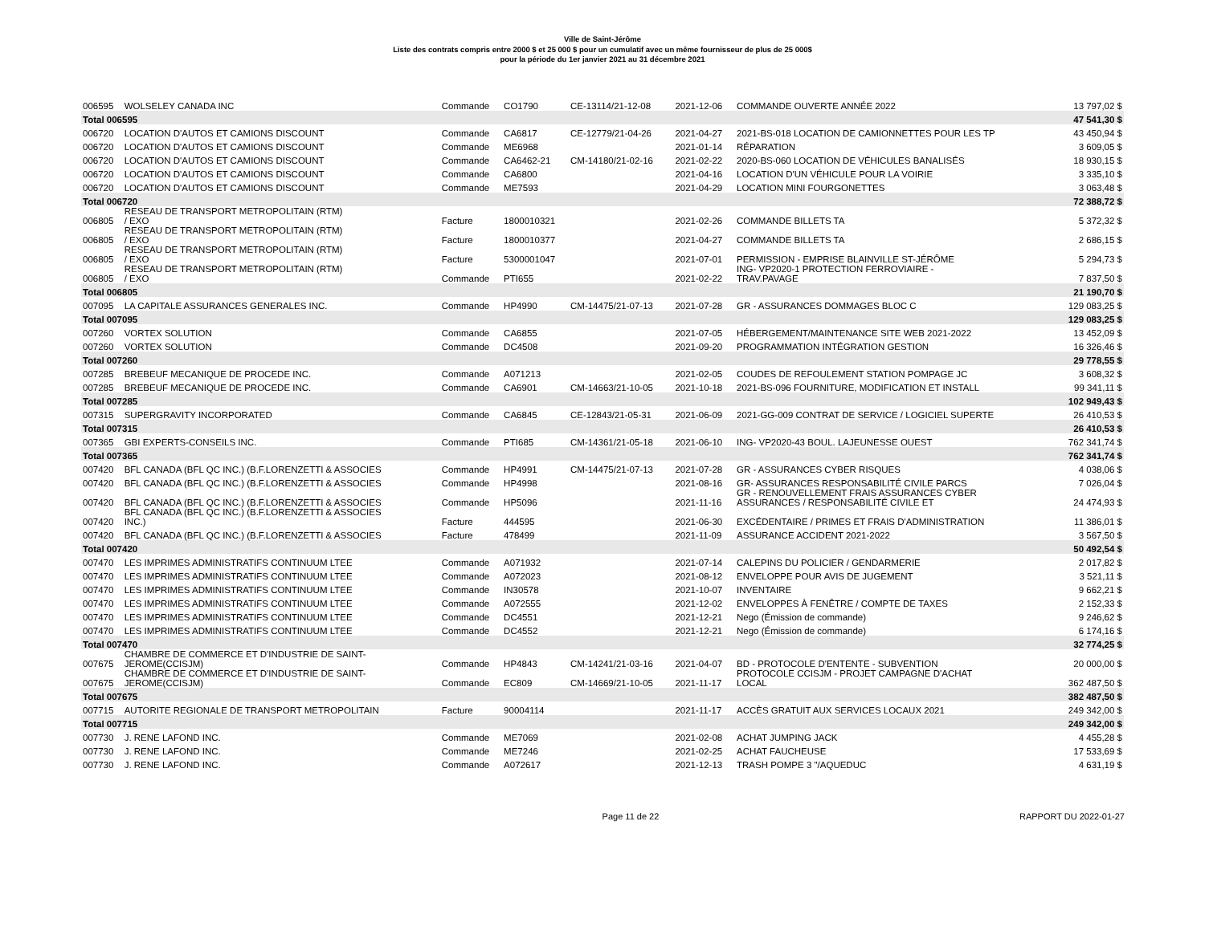Ville de Saint-Jérôme
Liste des contrats compris entre 2000 $ et 25 000 $ pour un cumulatif avec un même fournisseur de plus de 25 000$
pour la période du 1er janvier 2021 au 31 décembre 2021
| 006595 | WOLSELEY CANADA INC | Commande | CO1790 | CE-13114/21-12-08 | 2021-12-06 | COMMANDE OUVERTE ANNÉE 2022 | 13 797,02 $ |
| Total 006595 | | | | | | | 47 541,30 $ |
| 006720 | LOCATION D'AUTOS ET CAMIONS DISCOUNT | Commande | CA6817 | CE-12779/21-04-26 | 2021-04-27 | 2021-BS-018 LOCATION DE CAMIONNETTES POUR LES TP | 43 450,94 $ |
| 006720 | LOCATION D'AUTOS ET CAMIONS DISCOUNT | Commande | ME6968 | | 2021-01-14 | RÉPARATION | 3 609,05 $ |
| 006720 | LOCATION D'AUTOS ET CAMIONS DISCOUNT | Commande | CA6462-21 | CM-14180/21-02-16 | 2021-02-22 | 2020-BS-060 LOCATION DE VÉHICULES BANALISÉS | 18 930,15 $ |
| 006720 | LOCATION D'AUTOS ET CAMIONS DISCOUNT | Commande | CA6800 | | 2021-04-16 | LOCATION D'UN VÉHICULE POUR LA VOIRIE | 3 335,10 $ |
| 006720 | LOCATION D'AUTOS ET CAMIONS DISCOUNT | Commande | ME7593 | | 2021-04-29 | LOCATION MINI FOURGONETTES | 3 063,48 $ |
| Total 006720 | | | | | | | 72 388,72 $ |
| 006805 | RESEAU DE TRANSPORT METROPOLITAIN (RTM) / EXO | Facture | 1800010321 | | 2021-02-26 | COMMANDE BILLETS TA | 5 372,32 $ |
| 006805 | RESEAU DE TRANSPORT METROPOLITAIN (RTM) / EXO | Facture | 1800010377 | | 2021-04-27 | COMMANDE BILLETS TA | 2 686,15 $ |
| 006805 | RESEAU DE TRANSPORT METROPOLITAIN (RTM) / EXO | Facture | 5300001047 | | 2021-07-01 | PERMISSION - EMPRISE BLAINVILLE ST-JÉRÔME | 5 294,73 $ |
| 006805 | RESEAU DE TRANSPORT METROPOLITAIN (RTM) / EXO | Commande | PTI655 | | 2021-02-22 | ING- VP2020-1 PROTECTION FERROVIAIRE - TRAV.PAVAGE | 7 837,50 $ |
| Total 006805 | | | | | | | 21 190,70 $ |
| 007095 | LA CAPITALE ASSURANCES GENERALES INC. | Commande | HP4990 | CM-14475/21-07-13 | 2021-07-28 | GR - ASSURANCES DOMMAGES BLOC C | 129 083,25 $ |
| Total 007095 | | | | | | | 129 083,25 $ |
| 007260 | VORTEX SOLUTION | Commande | CA6855 | | 2021-07-05 | HÉBERGEMENT/MAINTENANCE SITE WEB 2021-2022 | 13 452,09 $ |
| 007260 | VORTEX SOLUTION | Commande | DC4508 | | 2021-09-20 | PROGRAMMATION INTÉGRATION GESTION | 16 326,46 $ |
| Total 007260 | | | | | | | 29 778,55 $ |
| 007285 | BREBEUF MECANIQUE DE PROCEDE INC. | Commande | A071213 | | 2021-02-05 | COUDES DE REFOULEMENT STATION POMPAGE JC | 3 608,32 $ |
| 007285 | BREBEUF MECANIQUE DE PROCEDE INC. | Commande | CA6901 | CM-14663/21-10-05 | 2021-10-18 | 2021-BS-096 FOURNITURE, MODIFICATION ET INSTALL | 99 341,11 $ |
| Total 007285 | | | | | | | 102 949,43 $ |
| 007315 | SUPERGRAVITY INCORPORATED | Commande | CA6845 | CE-12843/21-05-31 | 2021-06-09 | 2021-GG-009 CONTRAT DE SERVICE / LOGICIEL SUPERTE | 26 410,53 $ |
| Total 007315 | | | | | | | 26 410,53 $ |
| 007365 | GBI EXPERTS-CONSEILS INC. | Commande | PTI685 | CM-14361/21-05-18 | 2021-06-10 | ING- VP2020-43 BOUL. LAJEUNESSE OUEST | 762 341,74 $ |
| Total 007365 | | | | | | | 762 341,74 $ |
| 007420 | BFL CANADA (BFL QC INC.) (B.F.LORENZETTI & ASSOCIES | Commande | HP4991 | CM-14475/21-07-13 | 2021-07-28 | GR - ASSURANCES CYBER RISQUES | 4 038,06 $ |
| 007420 | BFL CANADA (BFL QC INC.) (B.F.LORENZETTI & ASSOCIES | Commande | HP4998 | | 2021-08-16 | GR- ASSURANCES RESPONSABILITÉ CIVILE PARCS | 7 026,04 $ |
| 007420 | BFL CANADA (BFL QC INC.) (B.F.LORENZETTI & ASSOCIES | Commande | HP5096 | | 2021-11-16 | GR - RENOUVELLEMENT FRAIS ASSURANCES CYBER ASSURANCES / RESPONSABILITÉ CIVILE ET | 24 474,93 $ |
| 007420 | BFL CANADA (BFL QC INC.) (B.F.LORENZETTI & ASSOCIES INC.) | Facture | 444595 | | 2021-06-30 | EXCÉDENTAIRE / PRIMES ET FRAIS D'ADMINISTRATION | 11 386,01 $ |
| 007420 | BFL CANADA (BFL QC INC.) (B.F.LORENZETTI & ASSOCIES | Facture | 478499 | | 2021-11-09 | ASSURANCE ACCIDENT 2021-2022 | 3 567,50 $ |
| Total 007420 | | | | | | | 50 492,54 $ |
| 007470 | LES IMPRIMES ADMINISTRATIFS CONTINUUM LTEE | Commande | A071932 | | 2021-07-14 | CALEPINS DU POLICIER / GENDARMERIE | 2 017,82 $ |
| 007470 | LES IMPRIMES ADMINISTRATIFS CONTINUUM LTEE | Commande | A072023 | | 2021-08-12 | ENVELOPPE POUR AVIS DE JUGEMENT | 3 521,11 $ |
| 007470 | LES IMPRIMES ADMINISTRATIFS CONTINUUM LTEE | Commande | IN30578 | | 2021-10-07 | INVENTAIRE | 9 662,21 $ |
| 007470 | LES IMPRIMES ADMINISTRATIFS CONTINUUM LTEE | Commande | A072555 | | 2021-12-02 | ENVELOPPES À FENÊTRE / COMPTE DE TAXES | 2 152,33 $ |
| 007470 | LES IMPRIMES ADMINISTRATIFS CONTINUUM LTEE | Commande | DC4551 | | 2021-12-21 | Nego (Émission de commande) | 9 246,62 $ |
| 007470 | LES IMPRIMES ADMINISTRATIFS CONTINUUM LTEE | Commande | DC4552 | | 2021-12-21 | Nego (Émission de commande) | 6 174,16 $ |
| Total 007470 | | | | | | | 32 774,25 $ |
| 007675 | CHAMBRE DE COMMERCE ET D'INDUSTRIE DE SAINT- JEROME(CCISJM) | Commande | HP4843 | CM-14241/21-03-16 | 2021-04-07 | BD - PROTOCOLE D'ENTENTE - SUBVENTION | 20 000,00 $ |
| 007675 | CHAMBRE DE COMMERCE ET D'INDUSTRIE DE SAINT- JEROME(CCISJM) | Commande | EC809 | CM-14669/21-10-05 | 2021-11-17 | PROTOCOLE CCISJM - PROJET CAMPAGNE D'ACHAT LOCAL | 362 487,50 $ |
| Total 007675 | | | | | | | 382 487,50 $ |
| 007715 | AUTORITE REGIONALE DE TRANSPORT METROPOLITAIN | Facture | 90004114 | | 2021-11-17 | ACCÈS GRATUIT AUX SERVICES LOCAUX 2021 | 249 342,00 $ |
| Total 007715 | | | | | | | 249 342,00 $ |
| 007730 | J. RENE LAFOND INC. | Commande | ME7069 | | 2021-02-08 | ACHAT JUMPING JACK | 4 455,28 $ |
| 007730 | J. RENE LAFOND INC. | Commande | ME7246 | | 2021-02-25 | ACHAT FAUCHEUSE | 17 533,69 $ |
| 007730 | J. RENE LAFOND INC. | Commande | A072617 | | 2021-12-13 | TRASH POMPE 3 "/AQUEDUC | 4 631,19 $ |
Page 11 de 22 RAPPORT DU 2022-01-27